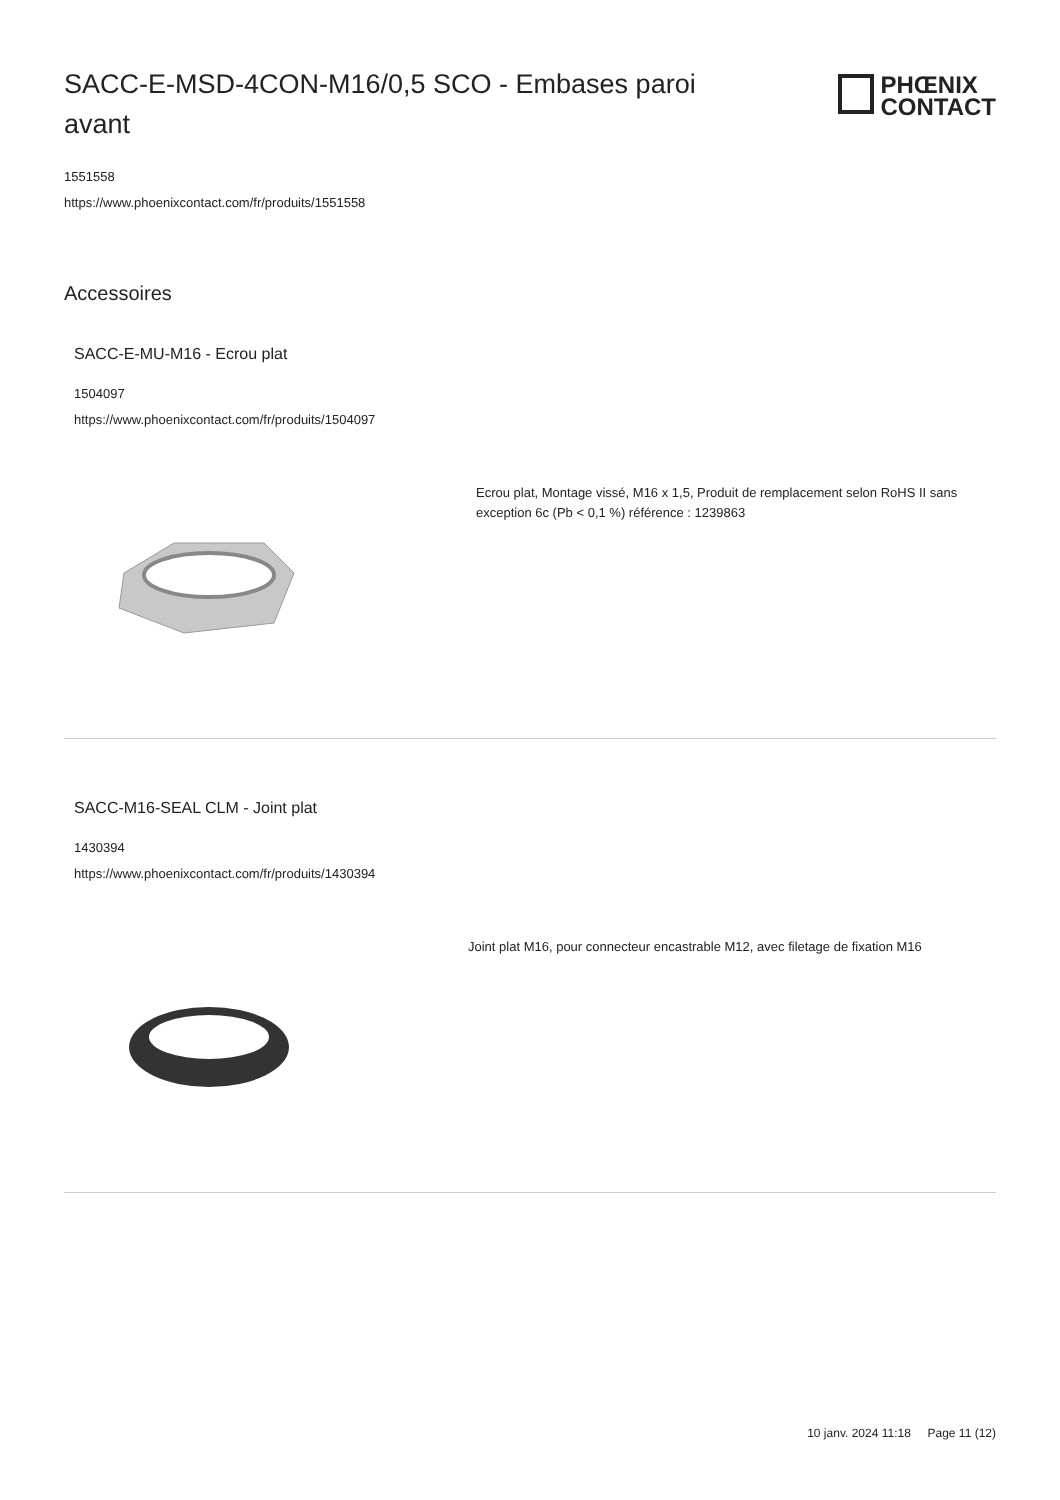SACC-E-MSD-4CON-M16/0,5 SCO - Embases paroi avant
PHŒNIX
CONTACT
1551558
https://www.phoenixcontact.com/fr/produits/1551558
Accessoires
SACC-E-MU-M16 - Ecrou plat
1504097
https://www.phoenixcontact.com/fr/produits/1504097
Ecrou plat, Montage vissé, M16 x 1,5, Produit de remplacement selon RoHS II sans exception 6c (Pb < 0,1 %) référence : 1239863
SACC-M16-SEAL CLM - Joint plat
1430394
https://www.phoenixcontact.com/fr/produits/1430394
Joint plat M16, pour connecteur encastrable M12, avec filetage de fixation M16
10 janv. 2024 11:18 Page 11 (12)